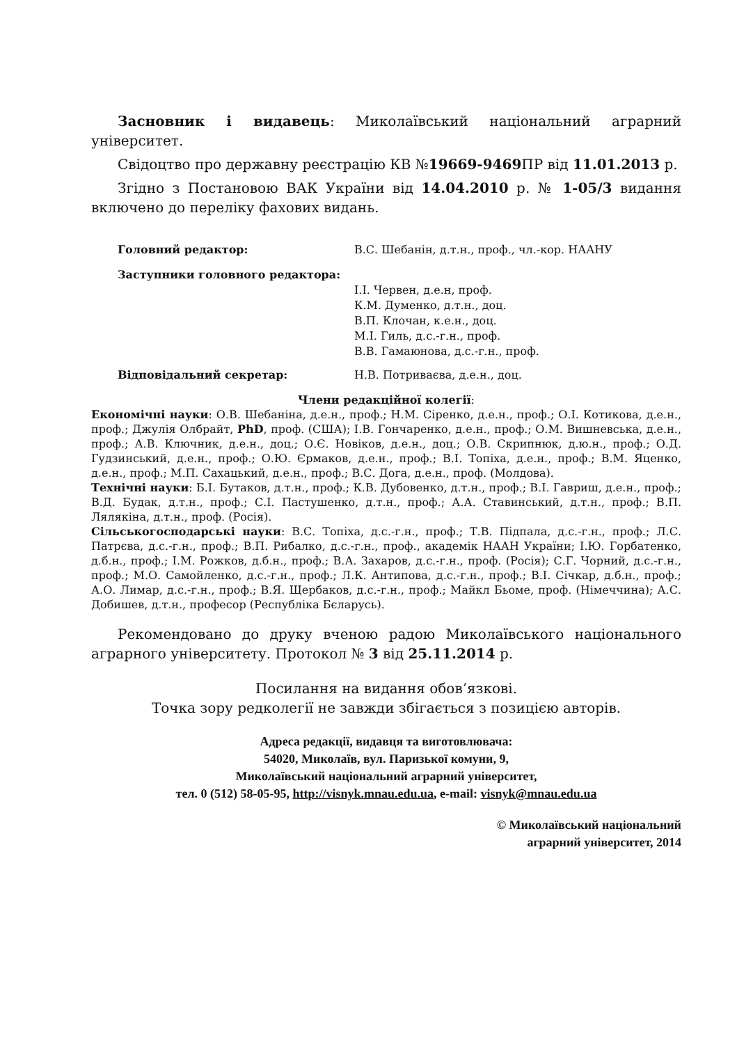Засновник і видавець: Миколаївський національний аграрний університет.
Свідоцтво про державну реєстрацію КВ №19669-9469 ПР від 11.01.2013 р.
Згідно з Постановою ВАК України від 14.04.2010 р. № 1-05/3 видання включено до переліку фахових видань.
Головний редактор: В.С. Шебанін, д.т.н., проф., чл.-кор. НААНУ
Заступники головного редактора:
І.І. Червен, д.е.н, проф.
К.М. Думенко, д.т.н., доц.
В.П. Клочан, к.е.н., доц.
М.І. Гиль, д.с.-г.н., проф.
В.В. Гамаюнова, д.с.-г.н., проф.
Відповідальний секретар: Н.В. Потриваєва, д.е.н., доц.
Члени редакційної колегії:
Економічні науки: О.В. Шебаніна, д.е.н., проф.; Н.М. Сіренко, д.е.н., проф.; О.І. Котикова, д.е.н., проф.; Джулія Олбрайт, PhD, проф. (США); І.В. Гончаренко, д.е.н., проф.; О.М. Вишневська, д.е.н., проф.; А.В. Ключник, д.е.н., доц.; О.Є. Новіков, д.е.н., доц.; О.В. Скрипнюк, д.ю.н., проф.; О.Д. Гудзинський, д.е.н., проф.; О.Ю. Єрмаков, д.е.н., проф.; В.І. Топіха, д.е.н., проф.; В.М. Яценко, д.е.н., проф.; М.П. Сахацький, д.е.н., проф.; В.С. Дога, д.е.н., проф. (Молдова).
Технічні науки: Б.І. Бутаков, д.т.н., проф.; К.В. Дубовенко, д.т.н., проф.; В.І. Гавриш, д.е.н., проф.; В.Д. Будак, д.т.н., проф.; С.І. Пастушенко, д.т.н., проф.; А.А. Ставинський, д.т.н., проф.; В.П. Лялякіна, д.т.н., проф. (Росія).
Сільськогосподарські науки: В.С. Топіха, д.с.-г.н., проф.; Т.В. Підпала, д.с.-г.н., проф.; Л.С. Патрєва, д.с.-г.н., проф.; В.П. Рибалко, д.с.-г.н., проф., академік НААН України; І.Ю. Горбатенко, д.б.н., проф.; І.М. Рожков, д.б.н., проф.; В.А. Захаров, д.с.-г.н., проф. (Росія); С.Г. Чорний, д.с.-г.н., проф.; М.О. Самойленко, д.с.-г.н., проф.; Л.К. Антипова, д.с.-г.н., проф.; В.І. Січкар, д.б.н., проф.; А.О. Лимар, д.с.-г.н., проф.; В.Я. Щербаков, д.с.-г.н., проф.; Майкл Бьоме, проф. (Німеччина); А.С. Добишев, д.т.н., професор (Республіка Бєларусь).
Рекомендовано до друку вченою радою Миколаївського національного аграрного університету. Протокол № 3 від 25.11.2014 р.
Посилання на видання обов’язкові.
Точка зору редколегії не завжди збігається з позицією авторів.
Адреса редакції, видавця та виготовлювача:
54020, Миколаїв, вул. Паризької комуни, 9,
Миколаївський національний аграрний університет,
тел. 0 (512) 58-05-95, http://visnyk.mnau.edu.ua, e-mail: visnyk@mnau.edu.ua
© Миколаївський національний
аграрний університет, 2014